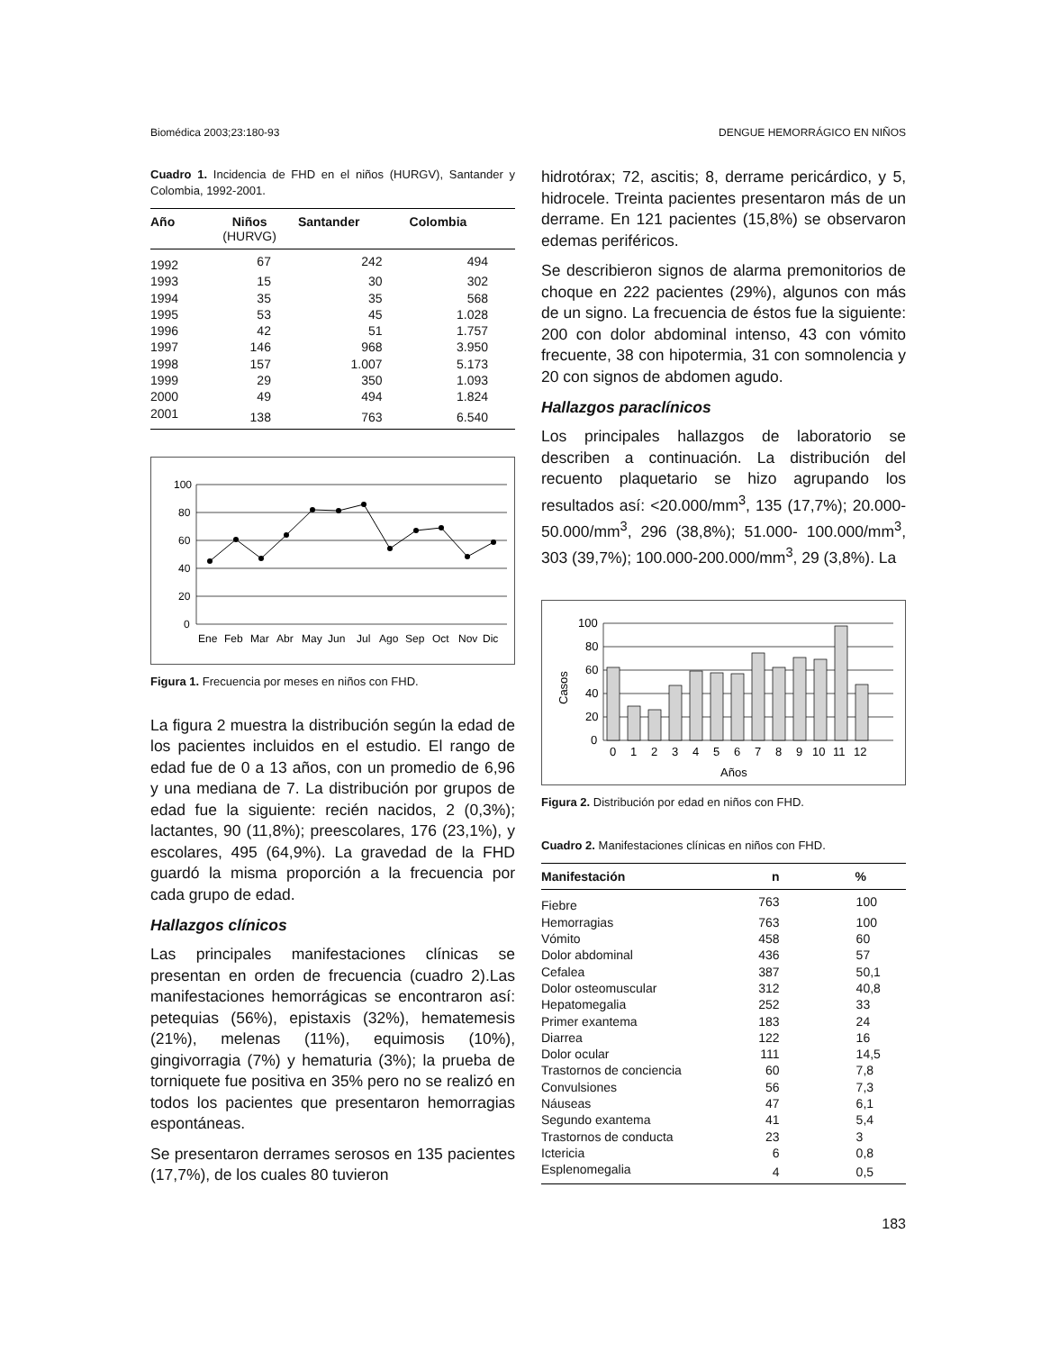Biomédica 2003;23:180-93 DENGUE HEMORRÁGICO EN NIÑOS
Cuadro 1. Incidencia de FHD en el niños (HURGV), Santander y Colombia, 1992-2001.
| Año | Niños (HURVG) | Santander | Colombia |
| --- | --- | --- | --- |
| 1992 | 67 | 242 | 494 |
| 1993 | 15 | 30 | 302 |
| 1994 | 35 | 35 | 568 |
| 1995 | 53 | 45 | 1.028 |
| 1996 | 42 | 51 | 1.757 |
| 1997 | 146 | 968 | 3.950 |
| 1998 | 157 | 1.007 | 5.173 |
| 1999 | 29 | 350 | 1.093 |
| 2000 | 49 | 494 | 1.824 |
| 2001 | 138 | 763 | 6.540 |
100
80
60
40
20
0
Ene
Feb
Mar
Abr
May
Jun
Jul
Ago
Sep
Oct
Nov
Dic
Figura 1. Frecuencia por meses en niños con FHD.
La figura 2 muestra la distribución según la edad de los pacientes incluidos en el estudio. El rango de edad fue de 0 a 13 años, con un promedio de 6,96 y una mediana de 7. La distribución por grupos de edad fue la siguiente: recién nacidos, 2 (0,3%); lactantes, 90 (11,8%); preescolares, 176 (23,1%), y escolares, 495 (64,9%). La gravedad de la FHD guardó la misma proporción a la frecuencia por cada grupo de edad.
Hallazgos clínicos
Las principales manifestaciones clínicas se presentan en orden de frecuencia (cuadro 2).Las manifestaciones hemorrágicas se encontraron así: petequias (56%), epistaxis (32%), hematemesis (21%), melenas (11%), equimosis (10%), gingivorragia (7%) y hematuria (3%); la prueba de torniquete fue positiva en 35% pero no se realizó en todos los pacientes que presentaron hemorragias espontáneas.
Se presentaron derrames serosos en 135 pacientes (17,7%), de los cuales 80 tuvieron
hidrotórax; 72, ascitis; 8, derrame pericárdico, y 5, hidrocele. Treinta pacientes presentaron más de un derrame. En 121 pacientes (15,8%) se observaron edemas periféricos.
Se describieron signos de alarma premonitorios de choque en 222 pacientes (29%), algunos con más de un signo. La frecuencia de éstos fue la siguiente: 200 con dolor abdominal intenso, 43 con vómito frecuente, 38 con hipotermia, 31 con somnolencia y 20 con signos de abdomen agudo.
Hallazgos paraclínicos
Los principales hallazgos de laboratorio se describen a continuación. La distribución del recuento plaquetario se hizo agrupando los resultados así: <20.000/mm<sup>3</sup>, 135 (17,7%); 20.000-50.000/mm<sup>3</sup>, 296 (38,8%); 51.000- 100.000/mm<sup>3</sup>, 303 (39,7%); 100.000-200.000/mm<sup>3</sup>, 29 (3,8%). La
100
80
60
40
20
0
0
1
2
3
4
5
6
7
8
9
10
11
12
Años
Casos
Figura 2. Distribución por edad en niños con FHD.
Cuadro 2. Manifestaciones clínicas en niños con FHD.
| Manifestación | n | % |
| --- | --- | --- |
| Fiebre | 763 | 100 |
| Hemorragias | 763 | 100 |
| Vómito | 458 | 60 |
| Dolor abdominal | 436 | 57 |
| Cefalea | 387 | 50,1 |
| Dolor osteomuscular | 312 | 40,8 |
| Hepatomegalia | 252 | 33 |
| Primer exantema | 183 | 24 |
| Diarrea | 122 | 16 |
| Dolor ocular | 111 | 14,5 |
| Trastornos de conciencia | 60 | 7,8 |
| Convulsiones | 56 | 7,3 |
| Náuseas | 47 | 6,1 |
| Segundo exantema | 41 | 5,4 |
| Trastornos de conducta | 23 | 3 |
| Ictericia | 6 | 0,8 |
| Esplenomegalia | 4 | 0,5 |
183